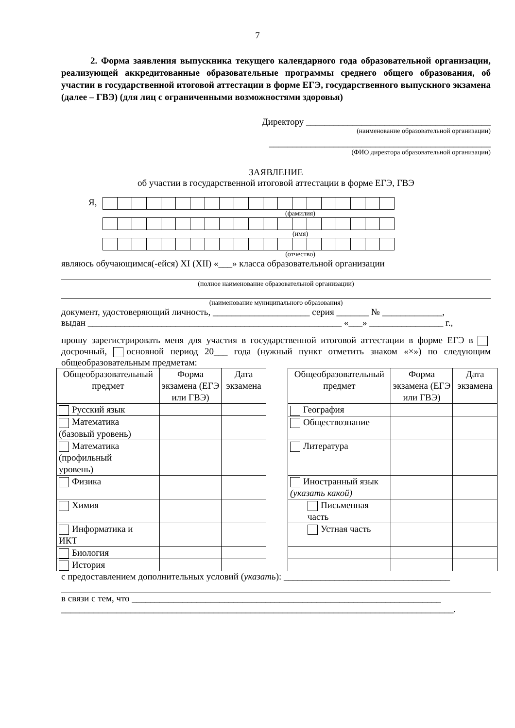7
2. Форма заявления выпускника текущего календарного года образовательной организации, реализующей аккредитованные образовательные программы среднего общего образования, об участии в государственной итоговой аттестации в форме ЕГЭ, государственного выпускного экзамена (далее – ГВЭ) (для лиц с ограниченными возможностями здоровья)
Директору ________________________________________
(наименование образовательной организации)
________________________________________________
(ФИО директора образовательной организации)
ЗАЯВЛЕНИЕ
об участии в государственной итоговой аттестации в форме ЕГЭ, ГВЭ
Я,
(фамилия)
(имя)
(отчество)
являюсь обучающимся(-ейся) XI (XII) «___» класса образовательной организации
(полное наименование образовательной организации)
(наименование муниципального образования)
документ, удостоверяющий личность, _____________________ серия _______ № _____________,
выдан _______________________________________________________ «___» ________________ г.,
прошу зарегистрировать меня для участия в государственной итоговой аттестации в форме ЕГЭ в досрочный, основной период 20___ года (нужный пункт отметить знаком «×») по следующим общеобразовательным предметам:
| Общеобразовательный предмет | Форма экзамена (ЕГЭ или ГВЭ) | Дата экзамена |
| Русский язык | | |
| Математика (базовый уровень) | | |
| Математика (профильный уровень) | | |
| Физика | | |
| Химия | | |
| Информатика и ИКТ | | |
| Биология | | |
| История | | |
| Общеобразовательный предмет | Форма экзамена (ЕГЭ или ГВЭ) | Дата экзамена |
| География | | |
| Обществознание | | |
| Литература | | |
| Иностранный язык (указать какой) | | |
| Письменная часть | | |
| Устная часть | | |
с предоставлением дополнительных условий (указать): ____________________________________
в связи с тем, что ___________________________________________________________________
_____________________________________________________________________________________.